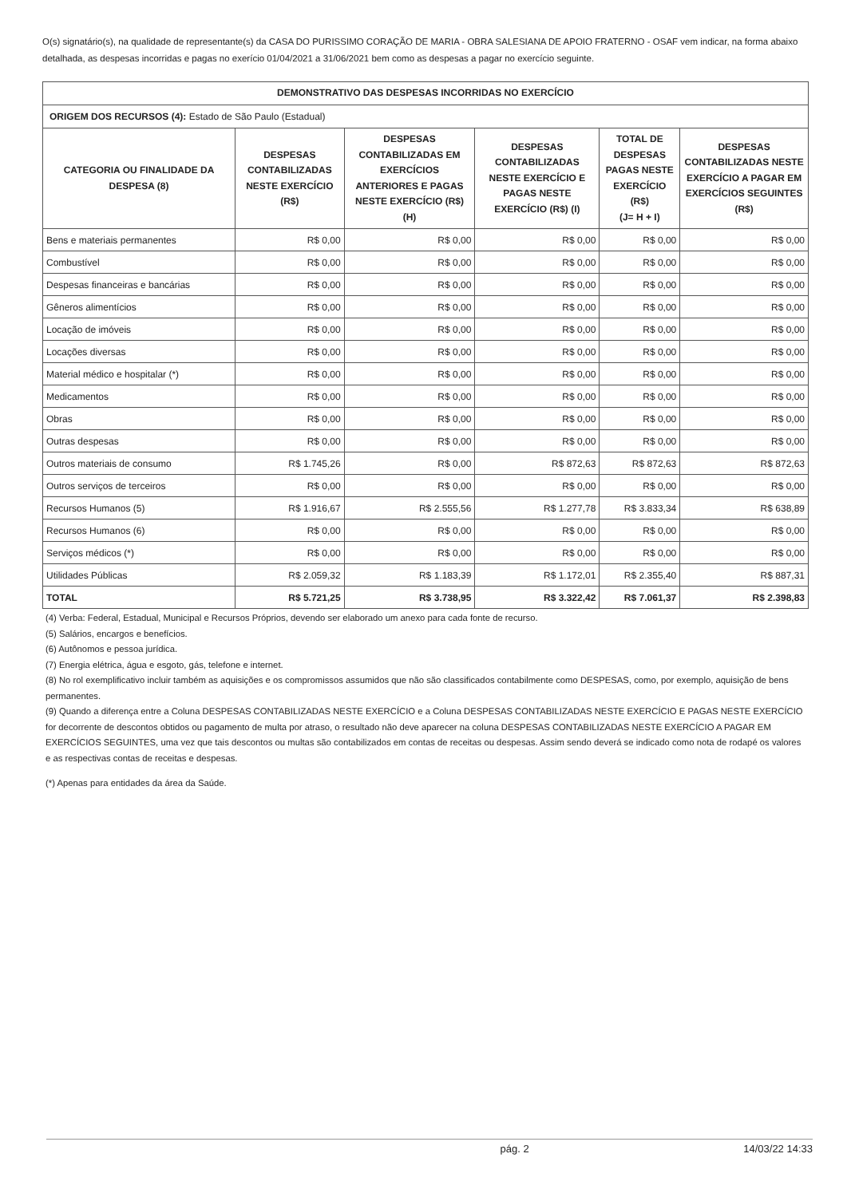O(s) signatário(s), na qualidade de representante(s) da CASA DO PURISSIMO CORAÇÃO DE MARIA - OBRA SALESIANA DE APOIO FRATERNO - OSAF vem indicar, na forma abaixo detalhada, as despesas incorridas e pagas no exerício 01/04/2021 a 31/06/2021 bem como as despesas a pagar no exercício seguinte.
| DEMONSTRATIVO DAS DESPESAS INCORRIDAS NO EXERCÍCIO | | | | | |
| --- | --- | --- | --- | --- | --- |
| ORIGEM DOS RECURSOS (4): Estado de São Paulo (Estadual) | | | | | |
| CATEGORIA OU FINALIDADE DA DESPESA (8) | DESPESAS CONTABILIZADAS NESTE EXERCÍCIO (R$) | DESPESAS CONTABILIZADAS EM EXERCÍCIOS ANTERIORES E PAGAS NESTE EXERCÍCIO (R$) (H) | DESPESAS CONTABILIZADAS NESTE EXERCÍCIO E PAGAS NESTE EXERCÍCIO (R$) (I) | TOTAL DE DESPESAS PAGAS NESTE EXERCÍCIO (R$) (J= H + I) | DESPESAS CONTABILIZADAS NESTE EXERCÍCIO A PAGAR EM EXERCÍCIOS SEGUINTES (R$) |
| Bens e materiais permanentes | R$ 0,00 | R$ 0,00 | R$ 0,00 | R$ 0,00 | R$ 0,00 |
| Combustível | R$ 0,00 | R$ 0,00 | R$ 0,00 | R$ 0,00 | R$ 0,00 |
| Despesas financeiras e bancárias | R$ 0,00 | R$ 0,00 | R$ 0,00 | R$ 0,00 | R$ 0,00 |
| Gêneros alimentícios | R$ 0,00 | R$ 0,00 | R$ 0,00 | R$ 0,00 | R$ 0,00 |
| Locação de imóveis | R$ 0,00 | R$ 0,00 | R$ 0,00 | R$ 0,00 | R$ 0,00 |
| Locações diversas | R$ 0,00 | R$ 0,00 | R$ 0,00 | R$ 0,00 | R$ 0,00 |
| Material médico e hospitalar (*) | R$ 0,00 | R$ 0,00 | R$ 0,00 | R$ 0,00 | R$ 0,00 |
| Medicamentos | R$ 0,00 | R$ 0,00 | R$ 0,00 | R$ 0,00 | R$ 0,00 |
| Obras | R$ 0,00 | R$ 0,00 | R$ 0,00 | R$ 0,00 | R$ 0,00 |
| Outras despesas | R$ 0,00 | R$ 0,00 | R$ 0,00 | R$ 0,00 | R$ 0,00 |
| Outros materiais de consumo | R$ 1.745,26 | R$ 0,00 | R$ 872,63 | R$ 872,63 | R$ 872,63 |
| Outros serviços de terceiros | R$ 0,00 | R$ 0,00 | R$ 0,00 | R$ 0,00 | R$ 0,00 |
| Recursos Humanos (5) | R$ 1.916,67 | R$ 2.555,56 | R$ 1.277,78 | R$ 3.833,34 | R$ 638,89 |
| Recursos Humanos (6) | R$ 0,00 | R$ 0,00 | R$ 0,00 | R$ 0,00 | R$ 0,00 |
| Serviços médicos (*) | R$ 0,00 | R$ 0,00 | R$ 0,00 | R$ 0,00 | R$ 0,00 |
| Utilidades Públicas | R$ 2.059,32 | R$ 1.183,39 | R$ 1.172,01 | R$ 2.355,40 | R$ 887,31 |
| TOTAL | R$ 5.721,25 | R$ 3.738,95 | R$ 3.322,42 | R$ 7.061,37 | R$ 2.398,83 |
(4) Verba: Federal, Estadual, Municipal e Recursos Próprios, devendo ser elaborado um anexo para cada fonte de recurso.
(5) Salários, encargos e benefícios.
(6) Autônomos e pessoa jurídica.
(7) Energia elétrica, água e esgoto, gás, telefone e internet.
(8) No rol exemplificativo incluir também as aquisições e os compromissos assumidos que não são classificados contabilmente como DESPESAS, como, por exemplo, aquisição de bens permanentes.
(9) Quando a diferença entre a Coluna DESPESAS CONTABILIZADAS NESTE EXERCÍCIO e a Coluna DESPESAS CONTABILIZADAS NESTE EXERCÍCIO E PAGAS NESTE EXERCÍCIO for decorrente de descontos obtidos ou pagamento de multa por atraso, o resultado não deve aparecer na coluna DESPESAS CONTABILIZADAS NESTE EXERCÍCIO A PAGAR EM EXERCÍCIOS SEGUINTES, uma vez que tais descontos ou multas são contabilizados em contas de receitas ou despesas. Assim sendo deverá se indicado como nota de rodapé os valores e as respectivas contas de receitas e despesas.
(*) Apenas para entidades da área da Saúde.
pág. 2 14/03/22 14:33